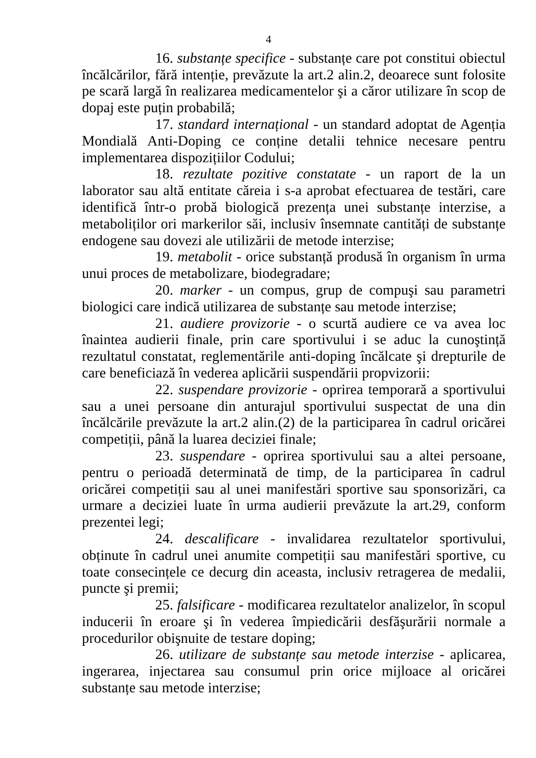4
16. substanțe specifice - substanțe care pot constitui obiectul încălcărilor, fără intenție, prevăzute la art.2 alin.2, deoarece sunt folosite pe scară largă în realizarea medicamentelor şi a căror utilizare în scop de dopaj este puțin probabilă;
17. standard internațional - un standard adoptat de Agenția Mondială Anti-Doping ce conține detalii tehnice necesare pentru implementarea dispozițiilor Codului;
18. rezultate pozitive constatate - un raport de la un laborator sau altă entitate căreia i s-a aprobat efectuarea de testări, care identifică într-o probă biologică prezența unei substanțe interzise, a metaboliților ori markerilor săi, inclusiv însemnate cantități de substanțe endogene sau dovezi ale utilizării de metode interzise;
19. metabolit - orice substanță produsă în organism în urma unui proces de metabolizare, biodegradare;
20. marker - un compus, grup de compuşi sau parametri biologici care indică utilizarea de substanțe sau metode interzise;
21. audiere provizorie - o scurtă audiere ce va avea loc înaintea audierii finale, prin care sportivului i se aduc la cunoştință rezultatul constatat, reglementările anti-doping încălcate şi drepturile de care beneficiază în vederea aplicării suspendării propvizorii:
22. suspendare provizorie - oprirea temporară a sportivului sau a unei persoane din anturajul sportivului suspectat de una din încălcările prevăzute la art.2 alin.(2) de la participarea în cadrul oricărei competiții, până la luarea deciziei finale;
23. suspendare - oprirea sportivului sau a altei persoane, pentru o perioadă determinată de timp, de la participarea în cadrul oricărei competiții sau al unei manifestări sportive sau sponsorizări, ca urmare a deciziei luate în urma audierii prevăzute la art.29, conform prezentei legi;
24. descalificare - invalidarea rezultatelor sportivului, obținute în cadrul unei anumite competiții sau manifestări sportive, cu toate consecințele ce decurg din aceasta, inclusiv retragerea de medalii, puncte şi premii;
25. falsificare - modificarea rezultatelor analizelor, în scopul inducerii în eroare şi în vederea împiedicării desfăşurării normale a procedurilor obişnuite de testare doping;
26. utilizare de substanțe sau metode interzise - aplicarea, ingerarea, injectarea sau consumul prin orice mijloace al oricărei substanțe sau metode interzise;